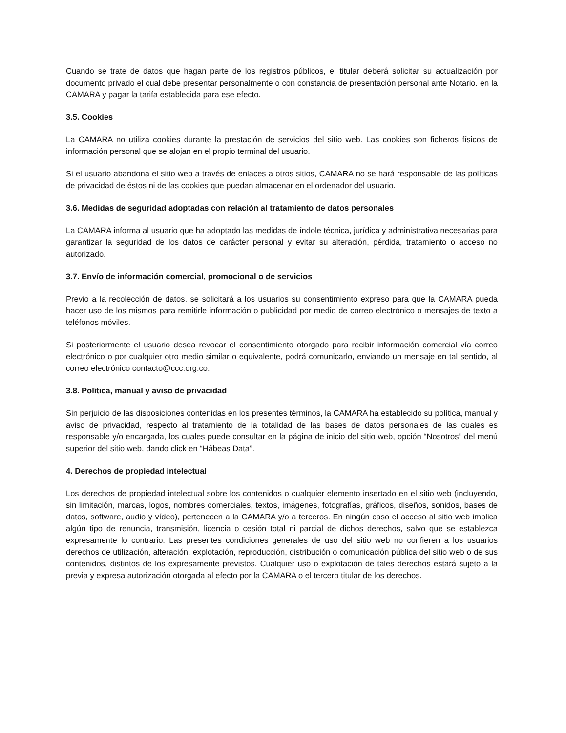Cuando se trate de datos que hagan parte de los registros públicos, el titular deberá solicitar su actualización por documento privado el cual debe presentar personalmente o con constancia de presentación personal ante Notario, en la CAMARA y pagar la tarifa establecida para ese efecto.
3.5. Cookies
La CAMARA no utiliza cookies durante la prestación de servicios del sitio web. Las cookies son ficheros físicos de información personal que se alojan en el propio terminal del usuario.
Si el usuario abandona el sitio web a través de enlaces a otros sitios, CAMARA no se hará responsable de las políticas de privacidad de éstos ni de las cookies que puedan almacenar en el ordenador del usuario.
3.6. Medidas de seguridad adoptadas con relación al tratamiento de datos personales
La CAMARA informa al usuario que ha adoptado las medidas de índole técnica, jurídica y administrativa necesarias para garantizar la seguridad de los datos de carácter personal y evitar su alteración, pérdida, tratamiento o acceso no autorizado.
3.7. Envío de información comercial, promocional o de servicios
Previo a la recolección de datos, se solicitará a los usuarios su consentimiento expreso para que la CAMARA pueda hacer uso de los mismos para remitirle información o publicidad por medio de correo electrónico o mensajes de texto a teléfonos móviles.
Si posteriormente el usuario desea revocar el consentimiento otorgado para recibir información comercial vía correo electrónico o por cualquier otro medio similar o equivalente, podrá comunicarlo, enviando un mensaje en tal sentido, al correo electrónico contacto@ccc.org.co.
3.8. Política, manual y aviso de privacidad
Sin perjuicio de las disposiciones contenidas en los presentes términos, la CAMARA ha establecido su política, manual y aviso de privacidad, respecto al tratamiento de la totalidad de las bases de datos personales de las cuales es responsable y/o encargada, los cuales puede consultar en la página de inicio del sitio web, opción “Nosotros” del menú superior del sitio web, dando click en “Hábeas Data”.
4. Derechos de propiedad intelectual
Los derechos de propiedad intelectual sobre los contenidos o cualquier elemento insertado en el sitio web (incluyendo, sin limitación, marcas, logos, nombres comerciales, textos, imágenes, fotografías, gráficos, diseños, sonidos, bases de datos, software, audio y vídeo), pertenecen a la CAMARA y/o a terceros. En ningún caso el acceso al sitio web implica algún tipo de renuncia, transmisión, licencia o cesión total ni parcial de dichos derechos, salvo que se establezca expresamente lo contrario. Las presentes condiciones generales de uso del sitio web no confieren a los usuarios derechos de utilización, alteración, explotación, reproducción, distribución o comunicación pública del sitio web o de sus contenidos, distintos de los expresamente previstos. Cualquier uso o explotación de tales derechos estará sujeto a la previa y expresa autorización otorgada al efecto por la CAMARA o el tercero titular de los derechos.